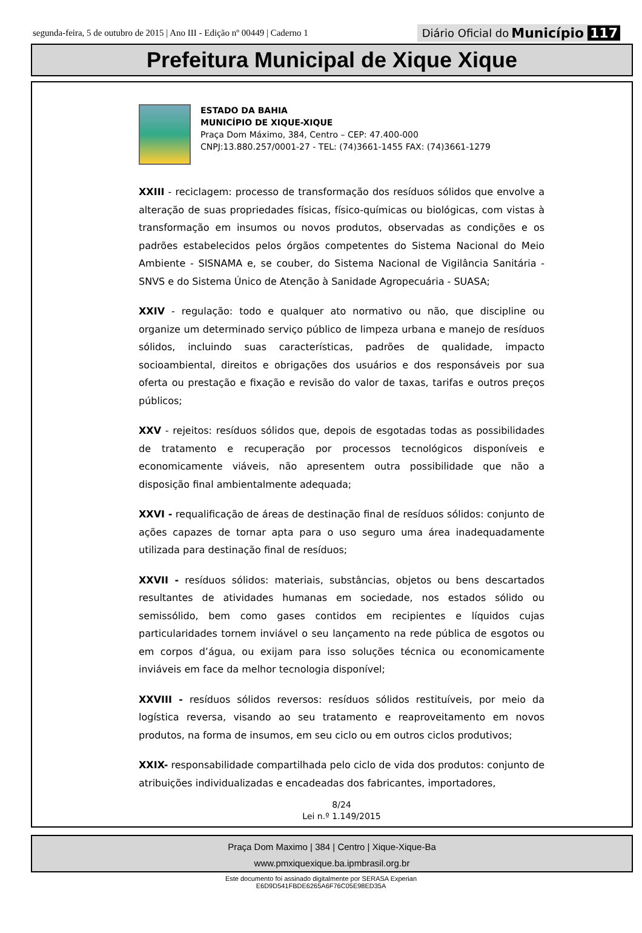segunda-feira, 5 de outubro de 2015 | Ano III - Edição nº 00449 | Caderno 1 Diário Oficial do Município 117
Prefeitura Municipal de Xique Xique
ESTADO DA BAHIA
MUNICÍPIO DE XIQUE-XIQUE
Praça Dom Máximo, 384, Centro – CEP: 47.400-000
CNPJ:13.880.257/0001-27 - TEL: (74)3661-1455 FAX: (74)3661-1279
XXIII - reciclagem: processo de transformação dos resíduos sólidos que envolve a alteração de suas propriedades físicas, físico-químicas ou biológicas, com vistas à transformação em insumos ou novos produtos, observadas as condições e os padrões estabelecidos pelos órgãos competentes do Sistema Nacional do Meio Ambiente - SISNAMA e, se couber, do Sistema Nacional de Vigilância Sanitária - SNVS e do Sistema Único de Atenção à Sanidade Agropecuária - SUASA;
XXIV - regulação: todo e qualquer ato normativo ou não, que discipline ou organize um determinado serviço público de limpeza urbana e manejo de resíduos sólidos, incluindo suas características, padrões de qualidade, impacto socioambiental, direitos e obrigações dos usuários e dos responsáveis por sua oferta ou prestação e fixação e revisão do valor de taxas, tarifas e outros preços públicos;
XXV - rejeitos: resíduos sólidos que, depois de esgotadas todas as possibilidades de tratamento e recuperação por processos tecnológicos disponíveis e economicamente viáveis, não apresentem outra possibilidade que não a disposição final ambientalmente adequada;
XXVI - requalificação de áreas de destinação final de resíduos sólidos: conjunto de ações capazes de tornar apta para o uso seguro uma área inadequadamente utilizada para destinação final de resíduos;
XXVII - resíduos sólidos: materiais, substâncias, objetos ou bens descartados resultantes de atividades humanas em sociedade, nos estados sólido ou semissólido, bem como gases contidos em recipientes e líquidos cujas particularidades tornem inviável o seu lançamento na rede pública de esgotos ou em corpos d’água, ou exijam para isso soluções técnica ou economicamente inviáveis em face da melhor tecnologia disponível;
XXVIII - resíduos sólidos reversos: resíduos sólidos restituíveis, por meio da logística reversa, visando ao seu tratamento e reaproveitamento em novos produtos, na forma de insumos, em seu ciclo ou em outros ciclos produtivos;
XXIX- responsabilidade compartilhada pelo ciclo de vida dos produtos: conjunto de atribuições individualizadas e encadeadas dos fabricantes, importadores,
8/24
Lei n.º 1.149/2015
Praça Dom Maximo | 384 | Centro | Xique-Xique-Ba
www.pmxiquexique.ba.ipmbrasil.org.br
Este documento foi assinado digitalmente por SERASA Experian
E6D9D541FBDE6265A6F76C05E98ED35A